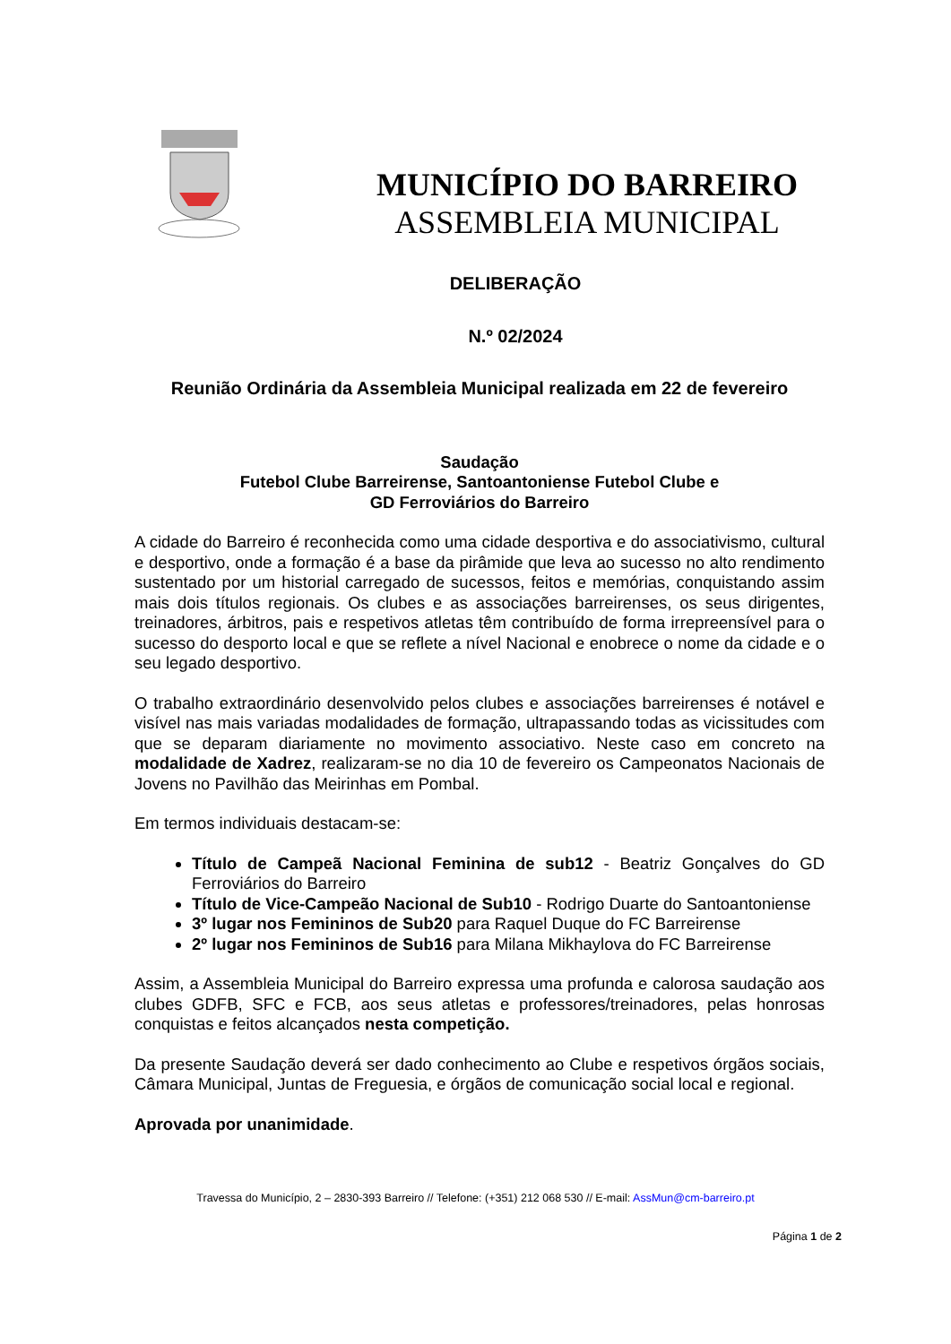MUNICÍPIO DO BARREIRO
ASSEMBLEIA MUNICIPAL
DELIBERAÇÃO
N.º 02/2024
Reunião Ordinária da Assembleia Municipal realizada em 22 de fevereiro
Saudação
Futebol Clube Barreirense, Santoantoniense Futebol Clube e
GD Ferroviários do Barreiro
A cidade do Barreiro é reconhecida como uma cidade desportiva e do associativismo, cultural e desportivo, onde a formação é a base da pirâmide que leva ao sucesso no alto rendimento sustentado por um historial carregado de sucessos, feitos e memórias, conquistando assim mais dois títulos regionais. Os clubes e as associações barreirenses, os seus dirigentes, treinadores, árbitros, pais e respetivos atletas têm contribuído de forma irrepreensível para o sucesso do desporto local e que se reflete a nível Nacional e enobrece o nome da cidade e o seu legado desportivo.
O trabalho extraordinário desenvolvido pelos clubes e associações barreirenses é notável e visível nas mais variadas modalidades de formação, ultrapassando todas as vicissitudes com que se deparam diariamente no movimento associativo. Neste caso em concreto na modalidade de Xadrez, realizaram-se no dia 10 de fevereiro os Campeonatos Nacionais de Jovens no Pavilhão das Meirinhas em Pombal.
Em termos individuais destacam-se:
Título de Campeã Nacional Feminina de sub12 - Beatriz Gonçalves do GD Ferroviários do Barreiro
Título de Vice-Campeão Nacional de Sub10 - Rodrigo Duarte do Santoantoniense
3º lugar nos Femininos de Sub20 para Raquel Duque do FC Barreirense
2º lugar nos Femininos de Sub16 para Milana Mikhaylova do FC Barreirense
Assim, a Assembleia Municipal do Barreiro expressa uma profunda e calorosa saudação aos clubes GDFB, SFC e FCB, aos seus atletas e professores/treinadores, pelas honrosas conquistas e feitos alcançados nesta competição.
Da presente Saudação deverá ser dado conhecimento ao Clube e respetivos órgãos sociais, Câmara Municipal, Juntas de Freguesia, e órgãos de comunicação social local e regional.
Aprovada por unanimidade.
Travessa do Município, 2 – 2830-393 Barreiro // Telefone: (+351) 212 068 530 // E-mail: AssMun@cm-barreiro.pt
Página 1 de 2